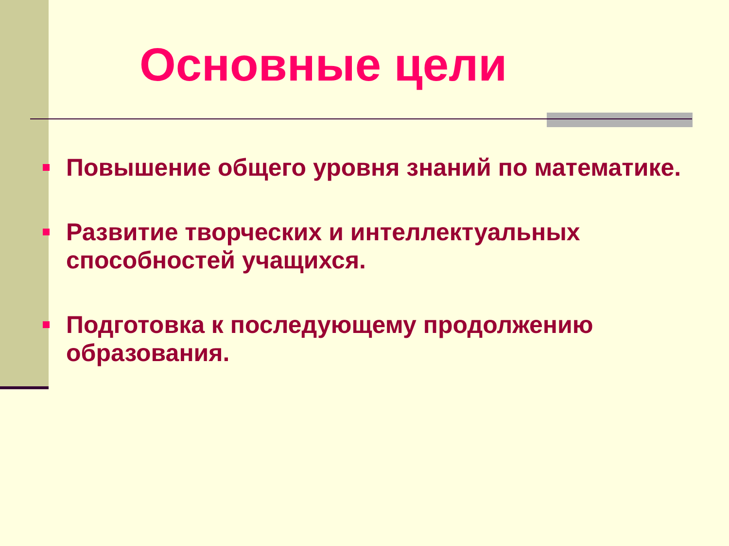Основные цели
Повышение общего уровня знаний по математике.
Развитие творческих и интеллектуальных способностей учащихся.
Подготовка к последующему продолжению образования.